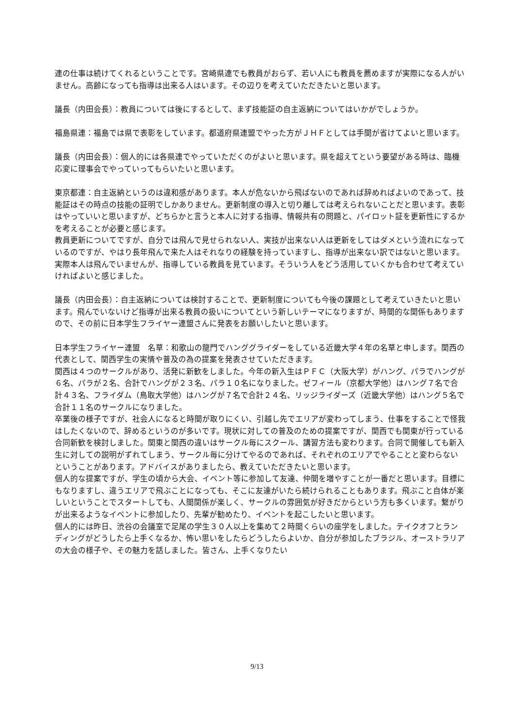連の仕事は続けてくれるということです。宮崎県連でも教員がおらず、若い人にも教員を薦めますが実際になる人がいません。高齢になっても指導は出来る人はいます。その辺りを考えていただきたいと思います。
議長（内田会長）：教員については後にするとして、まず技能証の自主返納についてはいかがでしょうか。
福島県連：福島では県で表彰をしています。都道府県連盟でやった方がＪＨＦとしては手間が省けてよいと思います。
議長（内田会長）：個人的には各県連でやっていただくのがよいと思います。県を超えてという要望がある時は、臨機応変に理事会でやっていってもらいたいと思います。
東京都連：自主返納というのは違和感があります。本人が危ないから飛ばないのであれば辞めればよいのであって、技能証はその時点の技能の証明でしかありません。更新制度の導入と切り離しては考えられないことだと思います。表彰はやっていいと思いますが、どちらかと言うと本人に対する指導、情報共有の問題と、パイロット証を更新性にするかを考えることが必要と感じます。
教員更新についてですが、自分では飛んで見せられない人、実技が出来ない人は更新をしてはダメという流れになっているのですが、やはり長年飛んで来た人はそれなりの経験を持っていますし、指導が出来ない訳ではないと思います。実際本人は飛んでいませんが、指導している教員を見ています。そういう人をどう活用していくかも合わせて考えていければよいと感じました。
議長（内田会長）：自主返納については検討することで、更新制度についても今後の課題として考えていきたいと思います。飛んでいないけど指導が出来る教員の扱いについてという新しいテーマになりますが、時間的な関係もありますので、その前に日本学生フライヤー連盟さんに発表をお願いしたいと思います。
日本学生フライヤー連盟　名草：和歌山の龍門でハンググライダーをしている近畿大学４年の名草と申します。関西の代表として、関西学生の実情や普及の為の提案を発表させていただきます。
関西は４つのサークルがあり、活発に新歓をしました。今年の新入生はＰＦＣ（大阪大学）がハング、パラでハングが６名、パラが２名、合計でハングが２３名、パラ１０名になりました。ゼフィール（京都大学他）はハング７名で合計４３名、フライダム（鳥取大学他）はハングが７名で合計２４名、リッジライダーズ（近畿大学他）はハング５名で合計１１名のサークルになりました。
卒業後の様子ですが、社会人になると時間が取りにくい、引越し先でエリアが変わってしまう、仕事をすることで怪我はしたくないので、辞めるというのが多いです。現状に対しての普及のための提案ですが、関西でも関東が行っている合同新歓を検討しました。関東と関西の違いはサークル毎にスクール、講習方法も変わります。合同で開催しても新入生に対しての説明がずれてしまう、サークル毎に分けてやるのであれば、それぞれのエリアでやることと変わらないということがあります。アドバイスがありましたら、教えていただきたいと思います。
個人的な提案ですが、学生の頃から大会、イベント等に参加して友達、仲間を増やすことが一番だと思います。目標にもなりますし、違うエリアで飛ぶことになっても、そこに友達がいたら続けられることもあります。飛ぶこと自体が楽しいということでスタートしても、人間関係が楽しく、サークルの雰囲気が好きだからという方も多くいます。繋がりが出来るようなイベントに参加したり、先輩が勧めたり、イベントを起こしたいと思います。
個人的には昨日、渋谷の会議室で足尾の学生３０人以上を集めて２時間くらいの座学をしました。テイクオフとランディングがどうしたら上手くなるか、怖い思いをしたらどうしたらよいか、自分が参加したブラジル、オーストラリアの大会の様子や、その魅力を話しました。皆さん、上手くなりたい
9/13